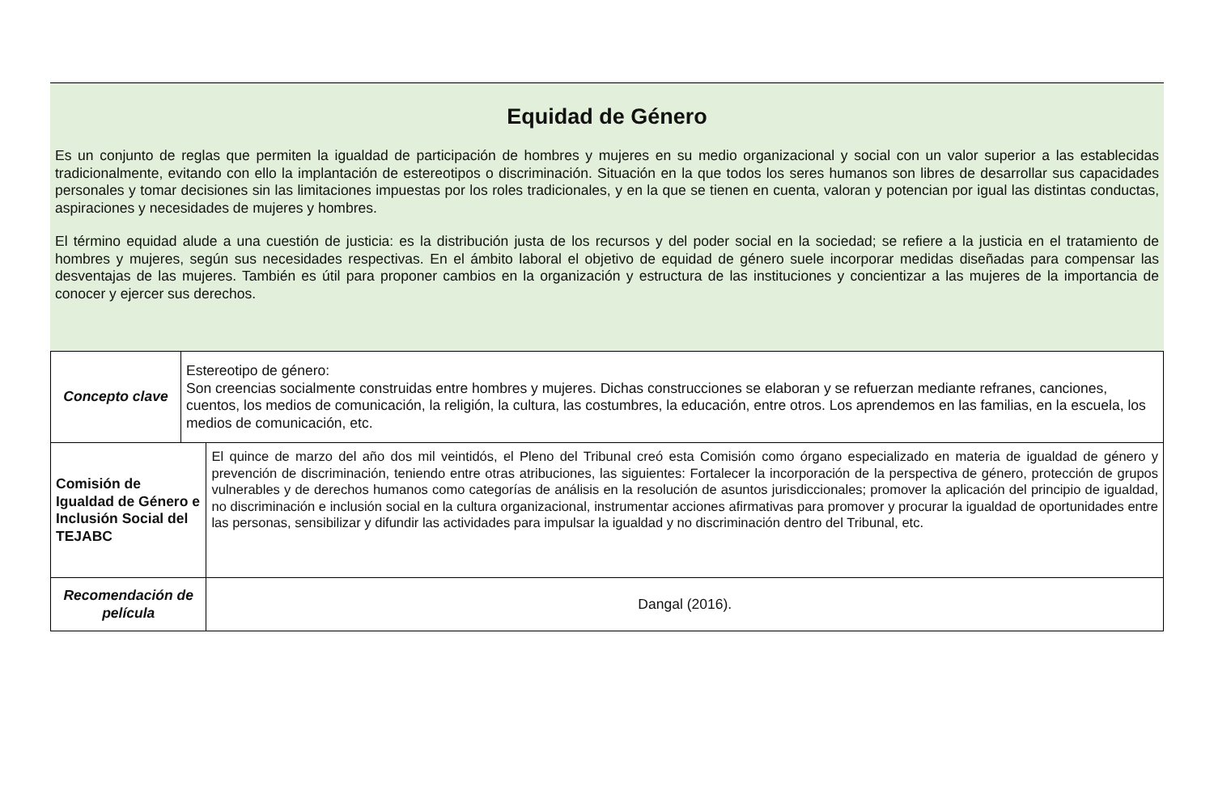Equidad de Género
Es un conjunto de reglas que permiten la igualdad de participación de hombres y mujeres en su medio organizacional y social con un valor superior a las establecidas tradicionalmente, evitando con ello la implantación de estereotipos o discriminación. Situación en la que todos los seres humanos son libres de desarrollar sus capacidades personales y tomar decisiones sin las limitaciones impuestas por los roles tradicionales, y en la que se tienen en cuenta, valoran y potencian por igual las distintas conductas, aspiraciones y necesidades de mujeres y hombres.
El término equidad alude a una cuestión de justicia: es la distribución justa de los recursos y del poder social en la sociedad; se refiere a la justicia en el tratamiento de hombres y mujeres, según sus necesidades respectivas. En el ámbito laboral el objetivo de equidad de género suele incorporar medidas diseñadas para compensar las desventajas de las mujeres. También es útil para proponer cambios en la organización y estructura de las instituciones y concientizar a las mujeres de la importancia de conocer y ejercer sus derechos.
| Concepto clave | Estereotipo de género: Son creencias socialmente construidas entre hombres y mujeres. Dichas construcciones se elaboran y se refuerzan mediante refranes, canciones, cuentos, los medios de comunicación, la religión, la cultura, las costumbres, la educación, entre otros. Los aprendemos en las familias, en la escuela, los medios de comunicación, etc. | |
| Comisión de Igualdad de Género e Inclusión Social del TEJABC | | El quince de marzo del año dos mil veintidós, el Pleno del Tribunal creó esta Comisión como órgano especializado en materia de igualdad de género y prevención de discriminación, teniendo entre otras atribuciones, las siguientes: Fortalecer la incorporación de la perspectiva de género, protección de grupos vulnerables y de derechos humanos como categorías de análisis en la resolución de asuntos jurisdiccionales; promover la aplicación del principio de igualdad, no discriminación e inclusión social en la cultura organizacional, instrumentar acciones afirmativas para promover y procurar la igualdad de oportunidades entre las personas, sensibilizar y difundir las actividades para impulsar la igualdad y no discriminación dentro del Tribunal, etc. |
| Recomendación de película | | Dangal (2016). |